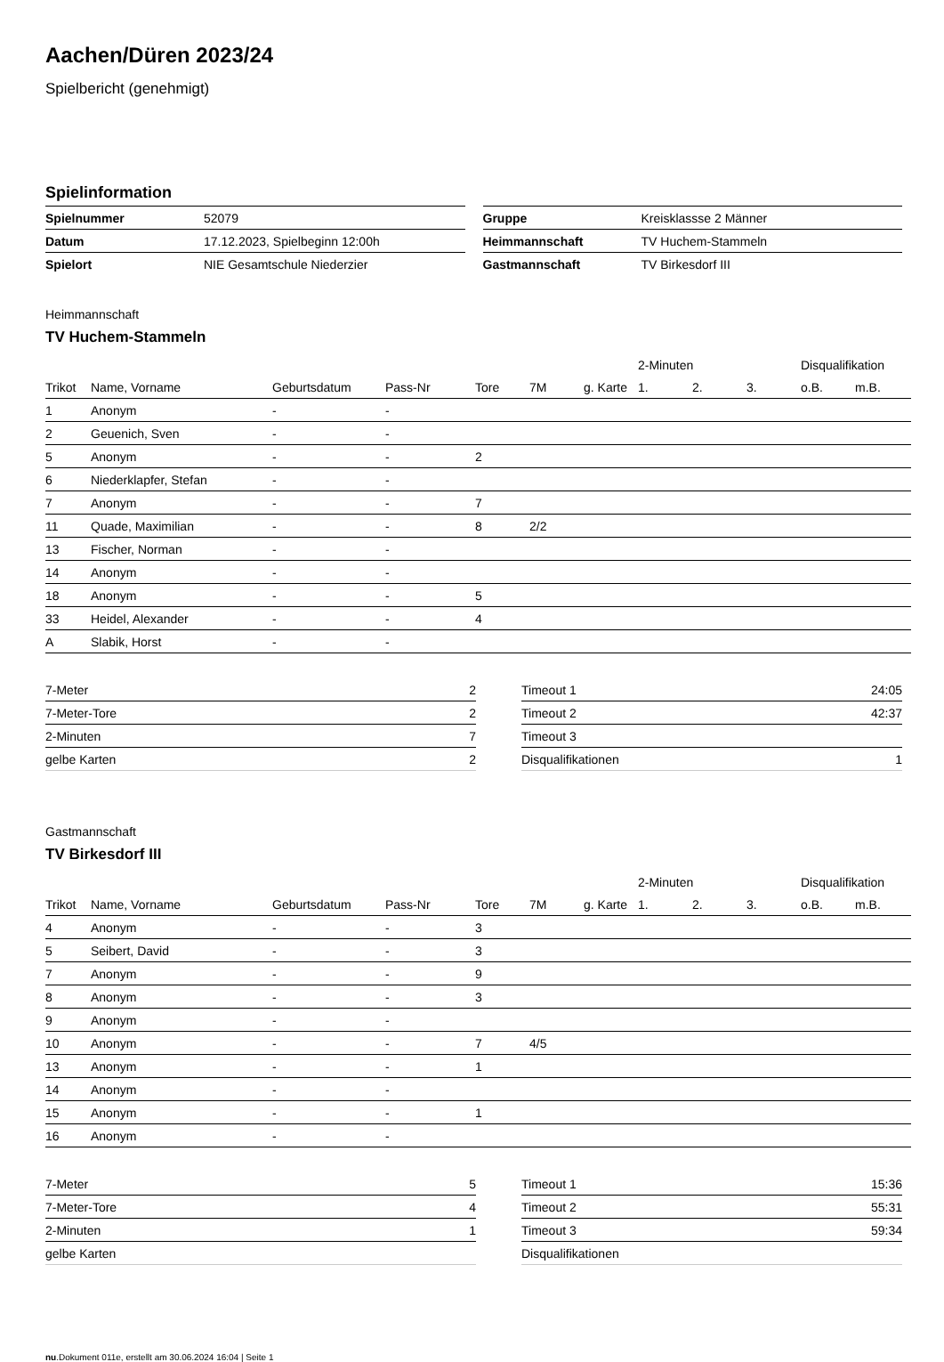Aachen/Düren 2023/24
Spielbericht (genehmigt)
Spielinformation
| Spielnummer | 52079 |
| Datum | 17.12.2023, Spielbeginn 12:00h |
| Spielort | NIE Gesamtschule Niederzier |
| Gruppe | Kreisklassse 2 Männer |
| Heimmannschaft | TV Huchem-Stammeln |
| Gastmannschaft | TV Birkesdorf III |
Heimmannschaft
TV Huchem-Stammeln
| | | | | | | | 2-Minuten | | | Disqualifikation | |
| --- | --- | --- | --- | --- | --- | --- | --- | --- | --- | --- | --- |
| Trikot | Name, Vorname | Geburtsdatum | Pass-Nr | Tore | 7M | g. Karte | 1. | 2. | 3. | o.B. | m.B. |
| 1 | Anonym | - | - | | | | | | | | |
| 2 | Geuenich, Sven | - | - | | | | | | | | |
| 5 | Anonym | - | - | 2 | | | | | | | |
| 6 | Niederklapfer, Stefan | - | - | | | | | | | | |
| 7 | Anonym | - | - | 7 | | | | | | | |
| 11 | Quade, Maximilian | - | - | 8 | 2/2 | | | | | | |
| 13 | Fischer, Norman | - | - | | | | | | | | |
| 14 | Anonym | - | - | | | | | | | | |
| 18 | Anonym | - | - | 5 | | | | | | | |
| 33 | Heidel, Alexander | - | - | 4 | | | | | | | |
| A | Slabik, Horst | - | - | | | | | | | | |
| 7-Meter | 2 |
| 7-Meter-Tore | 2 |
| 2-Minuten | 7 |
| gelbe Karten | 2 |
| Timeout 1 | 24:05 |
| Timeout 2 | 42:37 |
| Timeout 3 | |
| Disqualifikationen | 1 |
Gastmannschaft
TV Birkesdorf III
| | | | | | | | 2-Minuten | | | Disqualifikation | |
| --- | --- | --- | --- | --- | --- | --- | --- | --- | --- | --- | --- |
| Trikot | Name, Vorname | Geburtsdatum | Pass-Nr | Tore | 7M | g. Karte | 1. | 2. | 3. | o.B. | m.B. |
| 4 | Anonym | - | - | 3 | | | | | | | |
| 5 | Seibert, David | - | - | 3 | | | | | | | |
| 7 | Anonym | - | - | 9 | | | | | | | |
| 8 | Anonym | - | - | 3 | | | | | | | |
| 9 | Anonym | - | - | | | | | | | | |
| 10 | Anonym | - | - | 7 | 4/5 | | | | | | |
| 13 | Anonym | - | - | 1 | | | | | | | |
| 14 | Anonym | - | - | | | | | | | | |
| 15 | Anonym | - | - | 1 | | | | | | | |
| 16 | Anonym | - | - | | | | | | | | |
| 7-Meter | 5 |
| 7-Meter-Tore | 4 |
| 2-Minuten | 1 |
| gelbe Karten | |
| Timeout 1 | 15:36 |
| Timeout 2 | 55:31 |
| Timeout 3 | 59:34 |
| Disqualifikationen | |
nu.Dokument 011e, erstellt am 30.06.2024 16:04 | Seite 1